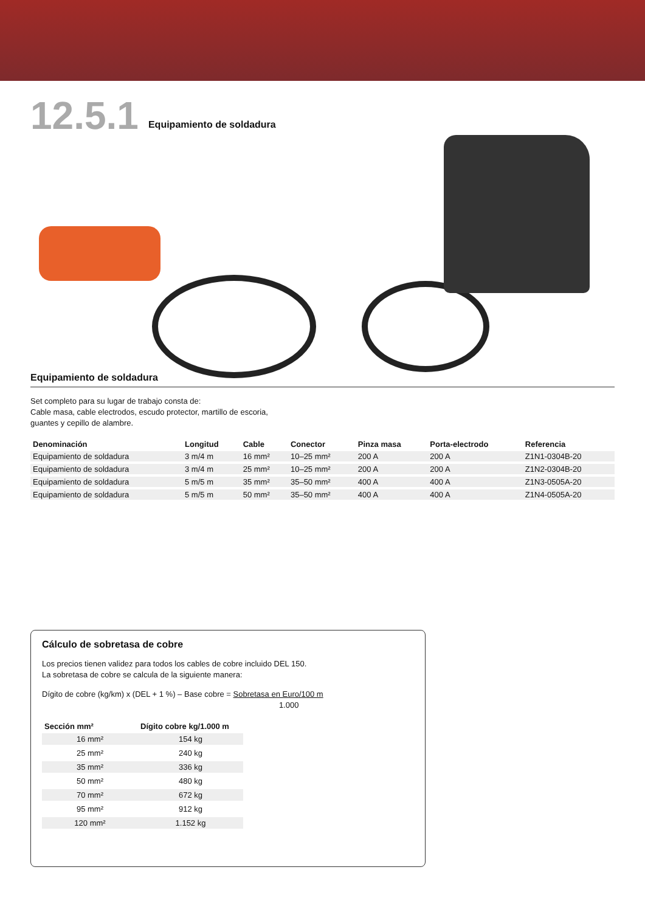12.5.1
Equipamiento de soldadura
Equipamiento de soldadura
Set completo para su lugar de trabajo consta de:
Cable masa, cable electrodos, escudo protector, martillo de escoria,
guantes y cepillo de alambre.
| Denominación | Longitud | Cable | Conector | Pinza masa | Porta-electrodo | Referencia |
| --- | --- | --- | --- | --- | --- | --- |
| Equipamiento de soldadura | 3 m/4 m | 16 mm² | 10–25 mm² | 200 A | 200 A | Z1N1-0304B-20 |
| Equipamiento de soldadura | 3 m/4 m | 25 mm² | 10–25 mm² | 200 A | 200 A | Z1N2-0304B-20 |
| Equipamiento de soldadura | 5 m/5 m | 35 mm² | 35–50 mm² | 400 A | 400 A | Z1N3-0505A-20 |
| Equipamiento de soldadura | 5 m/5 m | 50 mm² | 35–50 mm² | 400 A | 400 A | Z1N4-0505A-20 |
Cálculo de sobretasa de cobre
Los precios tienen validez para todos los cables de cobre incluido DEL 150.
La sobretasa de cobre se calcula de la siguiente manera:
Dígito de cobre (kg/km) x (DEL + 1 %) – Base cobre = Sobretasa en Euro/100 m
1.000
| Sección mm² | Dígito cobre kg/1.000 m |
| --- | --- |
| 16 mm² | 154 kg |
| 25 mm² | 240 kg |
| 35 mm² | 336 kg |
| 50 mm² | 480 kg |
| 70 mm² | 672 kg |
| 95 mm² | 912 kg |
| 120 mm² | 1.152 kg |